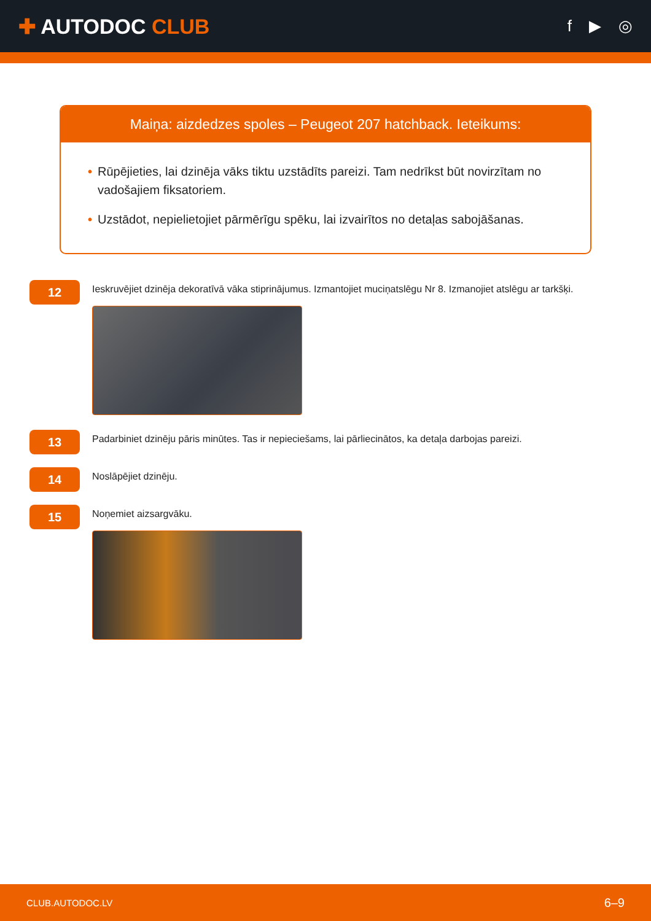✚ AUTODOC CLUB
f ▶ ◎
Maiņa: aizdedzes spoles – Peugeot 207 hatchback. Ieteikums:
• Rūpējieties, lai dzinēja vāks tiktu uzstādīts pareizi. Tam nedrīkst būt novirzītam no vadošajiem fiksatoriem.
• Uzstādot, nepielietojiet pārmērīgu spēku, lai izvairītos no detaļas sabojāšanas.
12
Ieskruvējiet dzinēja dekoratīvā vāka stiprinājumus. Izmantojiet muciņatslēgu Nr 8. Izmanojiet atslēgu ar tarkšķi.
13
Padarbiniet dzinēju pāris minūtes. Tas ir nepieciešams, lai pārliecinātos, ka detaļa darbojas pareizi.
14
Noslāpējiet dzinēju.
15
Noņemiet aizsargvāku.
CLUB.AUTODOC.LV 6–9